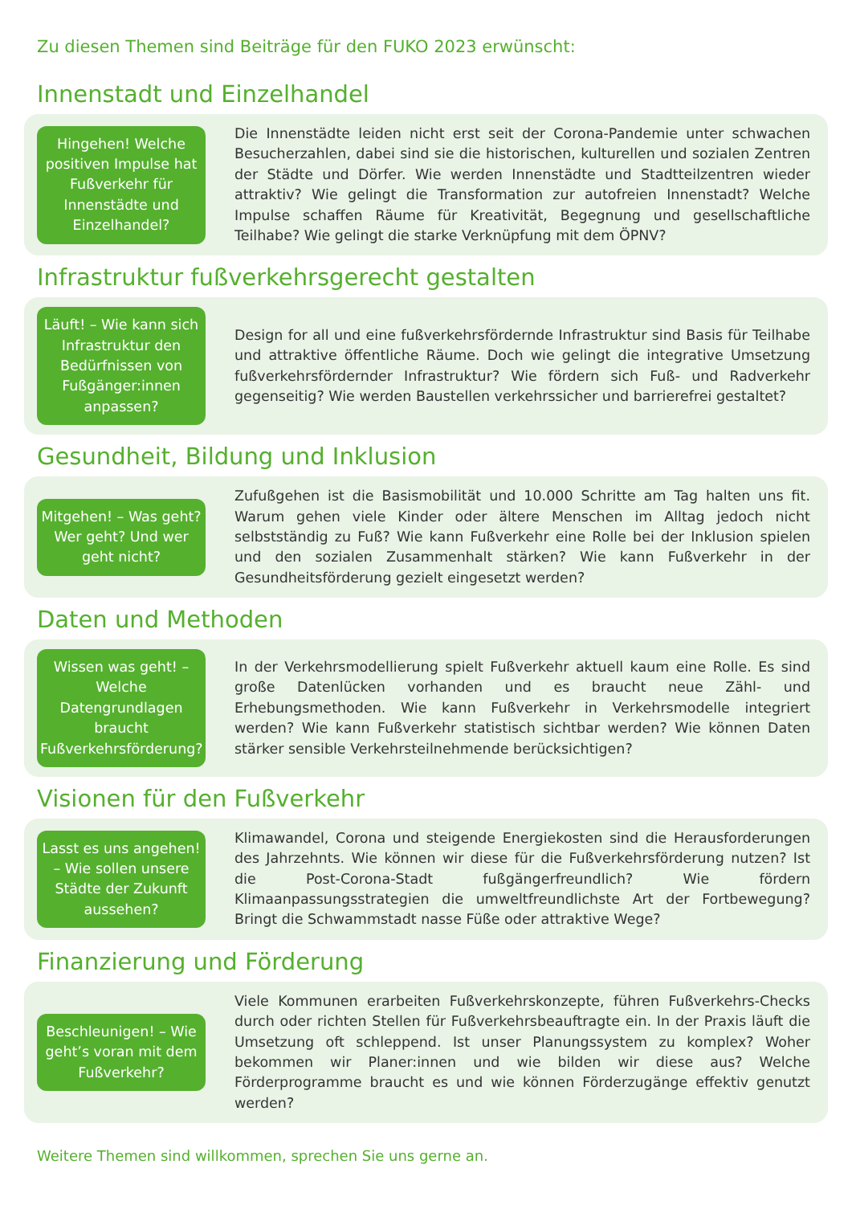Zu diesen Themen sind Beiträge für den FUKO 2023 erwünscht:
Innenstadt und Einzelhandel
Hingehen! Welche positiven Impulse hat Fußverkehr für Innenstädte und Einzelhandel?
Die Innenstädte leiden nicht erst seit der Corona-Pandemie unter schwachen Besucherzahlen, dabei sind sie die historischen, kulturellen und sozialen Zentren der Städte und Dörfer. Wie werden Innenstädte und Stadtteilzentren wieder attraktiv? Wie gelingt die Transformation zur autofreien Innenstadt? Welche Impulse schaffen Räume für Kreativität, Begegnung und gesellschaftliche Teilhabe? Wie gelingt die starke Verknüpfung mit dem ÖPNV?
Infrastruktur fußverkehrsgerecht gestalten
Läuft! – Wie kann sich Infrastruktur den Bedürfnissen von Fußgänger:innen anpassen?
Design for all und eine fußverkehrsfördernde Infrastruktur sind Basis für Teilhabe und attraktive öffentliche Räume. Doch wie gelingt die integrative Umsetzung fußverkehrsfördernder Infrastruktur? Wie fördern sich Fuß- und Radverkehr gegenseitig? Wie werden Baustellen verkehrssicher und barrierefrei gestaltet?
Gesundheit, Bildung und Inklusion
Mitgehen! – Was geht? Wer geht? Und wer geht nicht?
Zufußgehen ist die Basismobilität und 10.000 Schritte am Tag halten uns fit. Warum gehen viele Kinder oder ältere Menschen im Alltag jedoch nicht selbstständig zu Fuß? Wie kann Fußverkehr eine Rolle bei der Inklusion spielen und den sozialen Zusammenhalt stärken? Wie kann Fußverkehr in der Gesundheitsförderung gezielt eingesetzt werden?
Daten und Methoden
Wissen was geht! – Welche Datengrundlagen braucht Fußverkehrsförderung?
In der Verkehrsmodellierung spielt Fußverkehr aktuell kaum eine Rolle. Es sind große Datenlücken vorhanden und es braucht neue Zähl- und Erhebungsmethoden. Wie kann Fußverkehr in Verkehrsmodelle integriert werden? Wie kann Fußverkehr statistisch sichtbar werden? Wie können Daten stärker sensible Verkehrsteilnehmende berücksichtigen?
Visionen für den Fußverkehr
Lasst es uns angehen! – Wie sollen unsere Städte der Zukunft aussehen?
Klimawandel, Corona und steigende Energiekosten sind die Herausforderungen des Jahrzehnts. Wie können wir diese für die Fußverkehrsförderung nutzen? Ist die Post-Corona-Stadt fußgängerfreundlich? Wie fördern Klimaanpassungsstrategien die umweltfreundlichste Art der Fortbewegung? Bringt die Schwammstadt nasse Füße oder attraktive Wege?
Finanzierung und Förderung
Beschleunigen! – Wie geht’s voran mit dem Fußverkehr?
Viele Kommunen erarbeiten Fußverkehrskonzepte, führen Fußverkehrs-Checks durch oder richten Stellen für Fußverkehrsbeauftragte ein. In der Praxis läuft die Umsetzung oft schleppend. Ist unser Planungssystem zu komplex? Woher bekommen wir Planer:innen und wie bilden wir diese aus? Welche Förderprogramme braucht es und wie können Förderzugänge effektiv genutzt werden?
Weitere Themen sind willkommen, sprechen Sie uns gerne an.